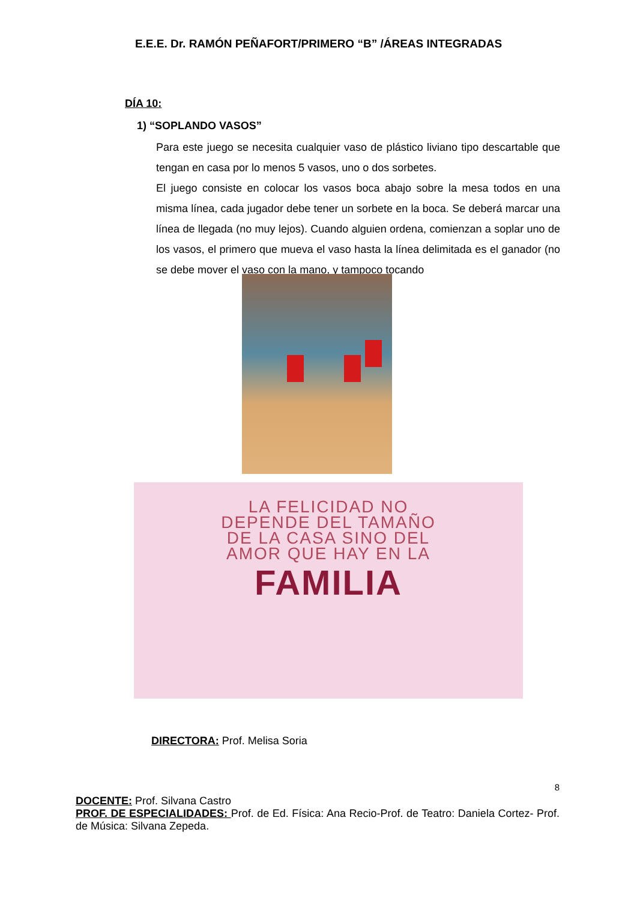E.E.E. Dr. RAMÓN PEÑAFORT/PRIMERO “B” /ÁREAS INTEGRADAS
DÍA 10:
1) “SOPLANDO VASOS”
Para este juego se necesita cualquier vaso de plástico liviano tipo descartable que tengan en casa por lo menos 5 vasos, uno o dos sorbetes.
El juego consiste en colocar los vasos boca abajo sobre la mesa todos en una misma línea, cada jugador debe tener un sorbete en la boca. Se deberá marcar una línea de llegada (no muy lejos). Cuando alguien ordena, comienzan a soplar uno de los vasos, el primero que mueva el vaso hasta la línea delimitada es el ganador (no se debe mover el vaso con la mano, y tampoco tocando
LA FELICIDAD NO
DEPENDE DEL TAMAÑO
DE LA CASA SINO DEL
AMOR QUE HAY EN LA
FAMILIA
DIRECTORA: Prof. Melisa Soria
8
DOCENTE: Prof. Silvana Castro
PROF. DE ESPECIALIDADES: Prof. de Ed. Física: Ana Recio-Prof. de Teatro: Daniela Cortez- Prof. de Música: Silvana Zepeda.